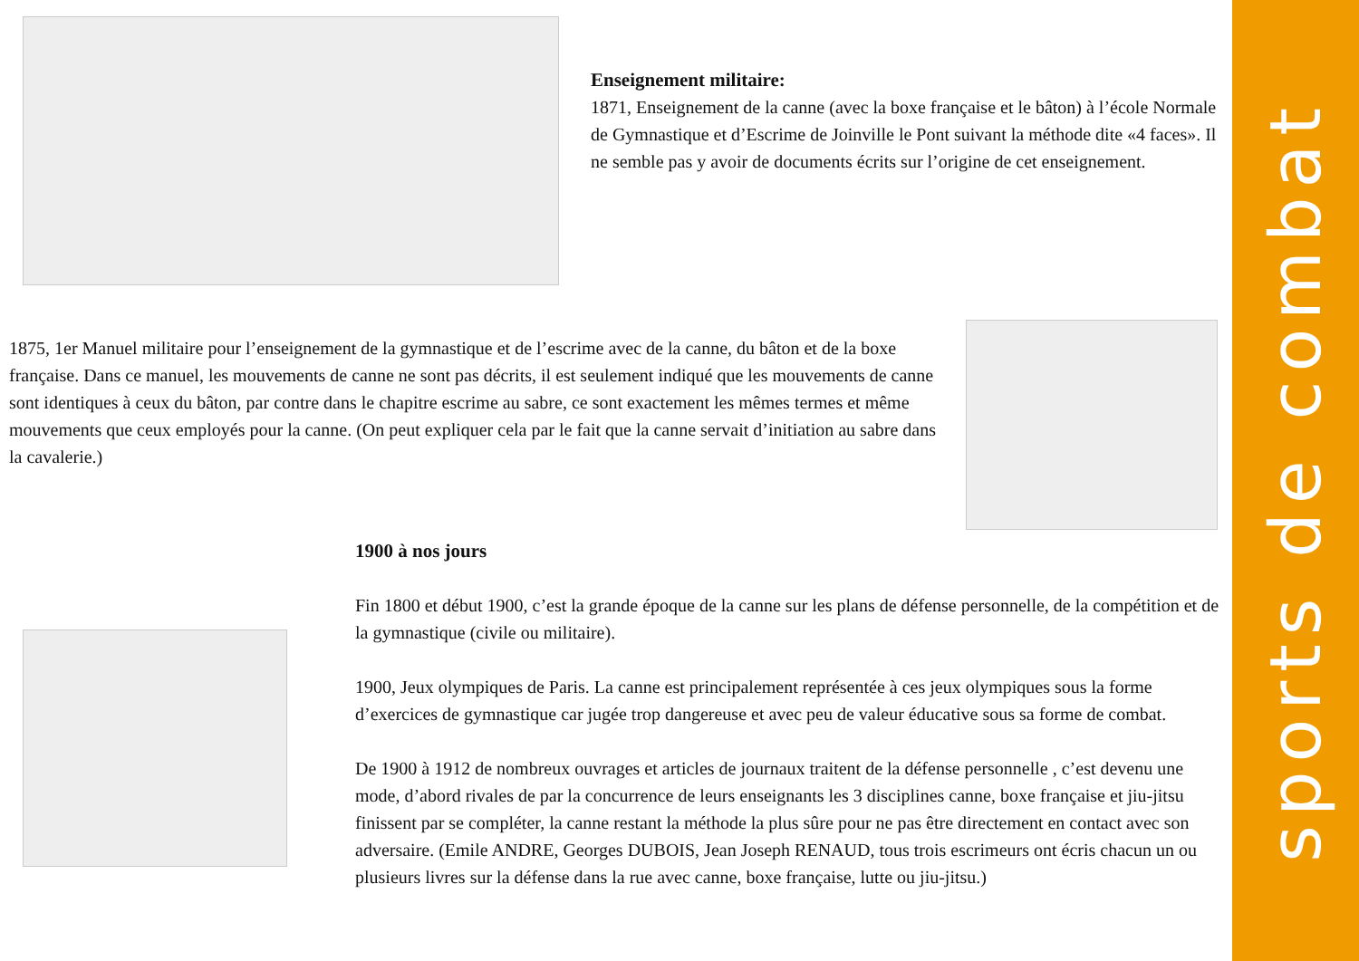sports de combat
Enseignement militaire:
1871, Enseignement de la canne (avec la boxe française et le bâton) à l’école Normale de Gymnastique et d’Escrime de Joinville le Pont suivant la méthode dite «4 faces». Il ne semble pas y avoir de documents écrits sur l’origine de cet enseignement.
1875, 1er Manuel militaire pour l’enseignement de la gymnastique et de l’escrime avec de la canne, du bâton et de la boxe française. Dans ce manuel, les mouvements de canne ne sont pas décrits, il est seulement indiqué que les mouvements de canne sont identiques à ceux du bâton, par contre dans le chapitre escrime au sabre, ce sont exactement les mêmes termes et même mouvements que ceux employés pour la canne. (On peut expliquer cela par le fait que la canne servait d’initiation au sabre dans la cavalerie.)
1900 à nos jours
Fin 1800 et début 1900, c’est la grande époque de la canne sur les plans de défense personnelle, de la compétition et de la gymnastique (civile ou militaire).
1900, Jeux olympiques de Paris. La canne est principalement représentée à ces jeux olympiques sous la forme d’exercices de gymnastique car jugée trop dangereuse et avec peu de valeur éducative sous sa forme de combat.
De 1900 à 1912 de nombreux ouvrages et articles de journaux traitent de la défense personnelle , c’est devenu une mode, d’abord rivales de par la concurrence de leurs enseignants les 3 disciplines canne, boxe française et jiu-jitsu finissent par se compléter, la canne restant la méthode la plus sûre pour ne pas être directement en contact avec son adversaire. (Emile ANDRE, Georges DUBOIS, Jean Joseph RENAUD, tous trois escrimeurs ont écris chacun un ou plusieurs livres sur la défense dans la rue avec canne, boxe française, lutte ou jiu-jitsu.)